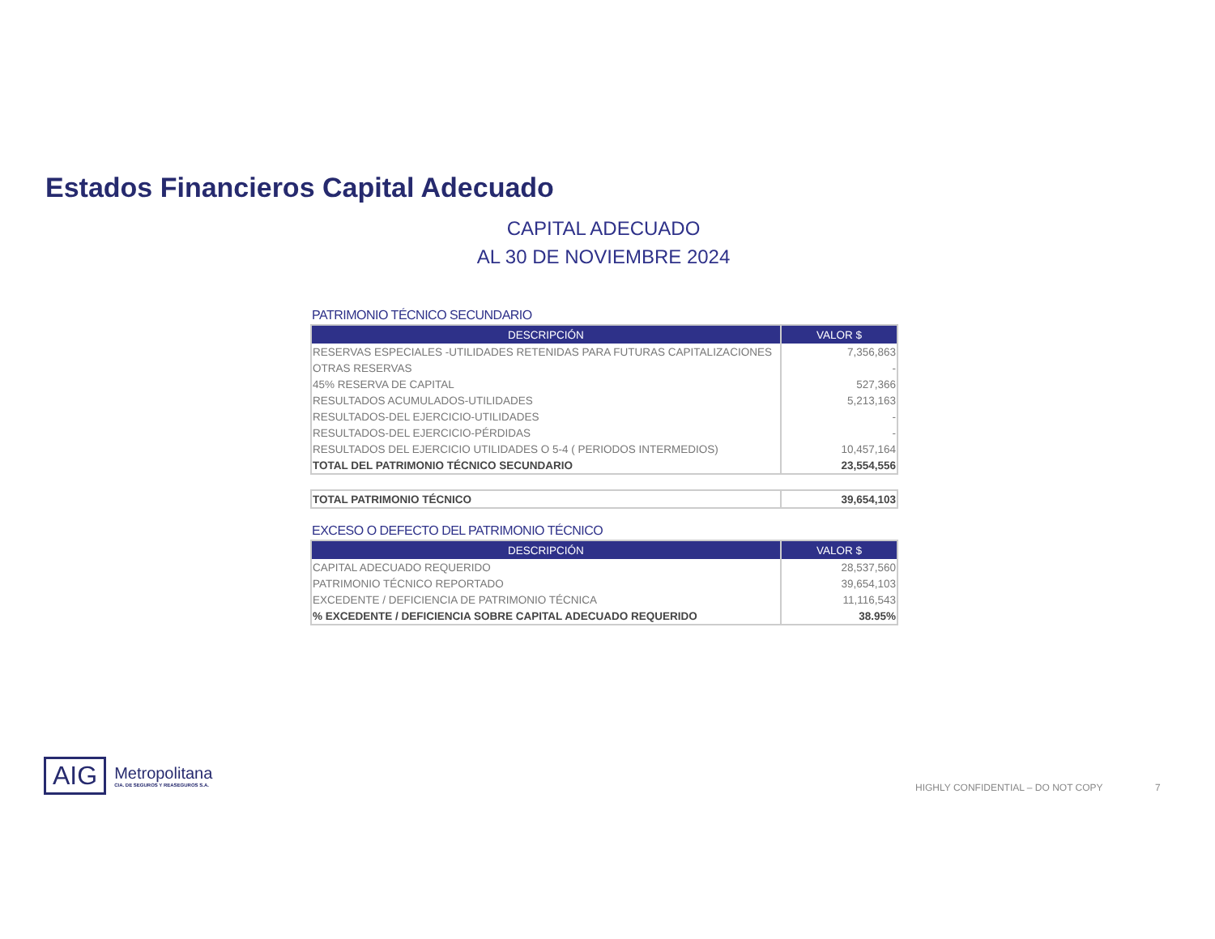Estados Financieros Capital Adecuado
CAPITAL ADECUADO
AL 30 DE NOVIEMBRE 2024
PATRIMONIO TÉCNICO SECUNDARIO
| DESCRIPCIÓN | VALOR $ |
| --- | --- |
| RESERVAS ESPECIALES -UTILIDADES RETENIDAS PARA FUTURAS CAPITALIZACIONES | 7,356,863 |
| OTRAS RESERVAS | - |
| 45% RESERVA DE CAPITAL | 527,366 |
| RESULTADOS ACUMULADOS-UTILIDADES | 5,213,163 |
| RESULTADOS-DEL EJERCICIO-UTILIDADES | - |
| RESULTADOS-DEL EJERCICIO-PÉRDIDAS | - |
| RESULTADOS DEL EJERCICIO UTILIDADES O 5-4 ( PERIODOS INTERMEDIOS) | 10,457,164 |
| TOTAL DEL PATRIMONIO TÉCNICO SECUNDARIO | 23,554,556 |
| TOTAL PATRIMONIO TÉCNICO | 39,654,103 |
EXCESO O DEFECTO DEL PATRIMONIO TÉCNICO
| DESCRIPCIÓN | VALOR $ |
| --- | --- |
| CAPITAL ADECUADO REQUERIDO | 28,537,560 |
| PATRIMONIO TÉCNICO REPORTADO | 39,654,103 |
| EXCEDENTE / DEFICIENCIA DE PATRIMONIO TÉCNICA | 11,116,543 |
| % EXCEDENTE / DEFICIENCIA SOBRE CAPITAL ADECUADO REQUERIDO | 38.95% |
AIG
Metropolitana
CIA. DE SEGUROS Y REASEGUROS S.A.
HIGHLY CONFIDENTIAL – DO NOT COPY
7